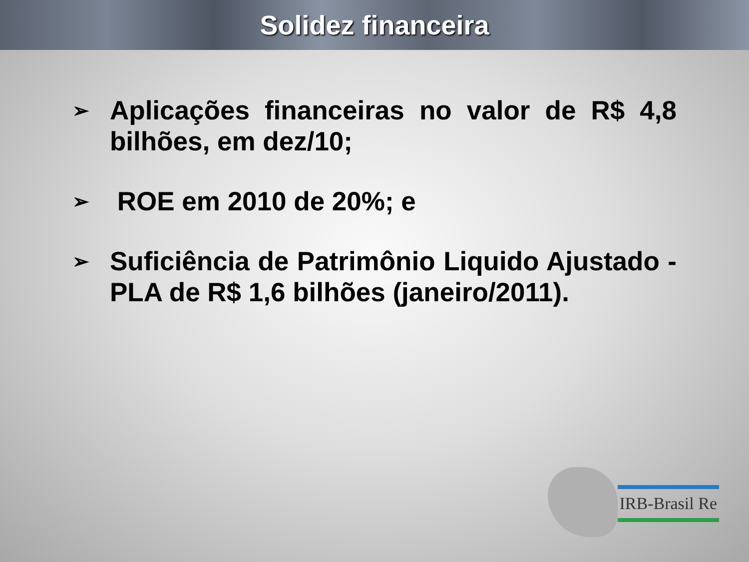Solidez financeira
➢ Aplicações financeiras no valor de R$ 4,8 bilhões, em dez/10;
➢ ROE em 2010 de 20%; e
➢ Suficiência de Patrimônio Liquido Ajustado - PLA de R$ 1,6 bilhões (janeiro/2011).
IRB-Brasil Re